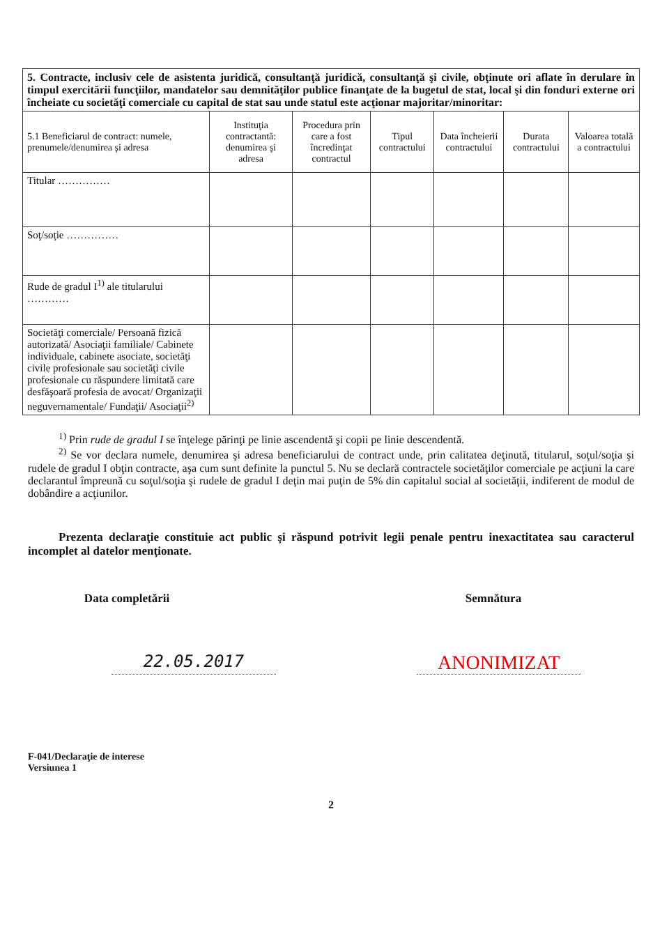| 5. Contracte, inclusiv cele de asistenta juridică, consultanţă juridică, consultanţă şi civile, obţinute ori aflate în derulare în timpul exercitării funcţiilor, mandatelor sau demnităţilor publice finanţate de la bugetul de stat, local şi din fonduri externe ori încheiate cu societăţi comerciale cu capital de stat sau unde statul este acţionar majoritar/minoritar: | | | | | | |
| 5.1 Beneficiarul de contract: numele, prenumele/denumirea şi adresa | Instituţia contractantă: denumirea şi adresa | Procedura prin care a fost încredinţat contractul | Tipul contractului | Data încheierii contractului | Durata contractului | Valoarea totală a contractului |
| Titular …………… | | | | | | |
| Soţ/soţie …………… | | | | | | |
| Rude de gradul I<sup>1)</sup> ale titularului ………… | | | | | | |
| Societăţi comerciale/ Persoană fizică autorizată/ Asociaţii familiale/ Cabinete individuale, cabinete asociate, societăţi civile profesionale sau societăţi civile profesionale cu răspundere limitată care desfăşoară profesia de avocat/ Organizaţii neguvernamentale/ Fundaţii/ Asociaţii<sup>2)</sup> | | | | | | |
<sup>1)</sup> Prin rude de gradul I se înţelege părinţi pe linie ascendentă şi copii pe linie descendentă.
<sup>2)</sup> Se vor declara numele, denumirea şi adresa beneficiarului de contract unde, prin calitatea deţinută, titularul, soţul/soţia şi rudele de gradul I obţin contracte, aşa cum sunt definite la punctul 5. Nu se declară contractele societăţilor comerciale pe acţiuni la care declarantul împreună cu soţul/soţia şi rudele de gradul I deţin mai puţin de 5% din capitalul social al societăţii, indiferent de modul de dobândire a acţiunilor.
Prezenta declaraţie constituie act public şi răspund potrivit legii penale pentru inexactitatea sau caracterul incomplet al datelor menţionate.
Data completării Semnătura
22.05.2017
ANONIMIZAT
F-041/Declaraţie de interese
Versiunea 1
2